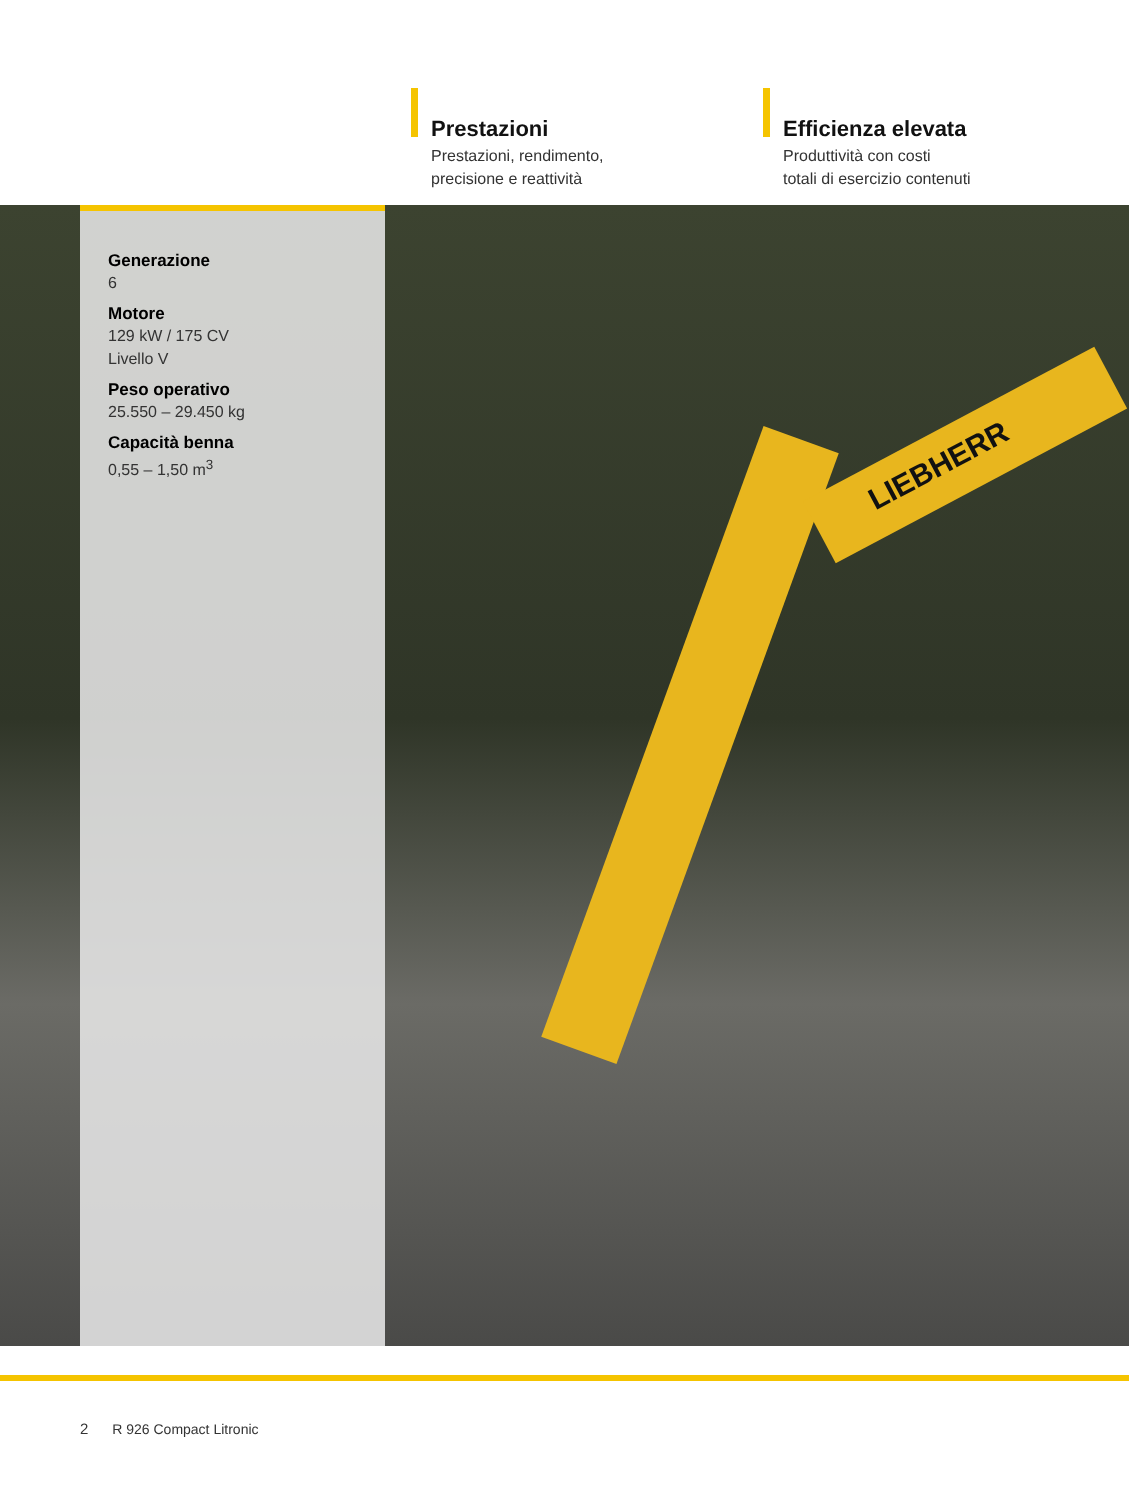Prestazioni
Prestazioni, rendimento,
precisione e reattività
Efficienza elevata
Produttività con costi
totali di esercizio contenuti
LIEBHERR
Generazione
6
Motore
129 kW / 175 CV
Livello V
Peso operativo
25.550 – 29.450 kg
Capacità benna
0,55 – 1,50 m<sup>3</sup>
2 R 926 Compact Litronic